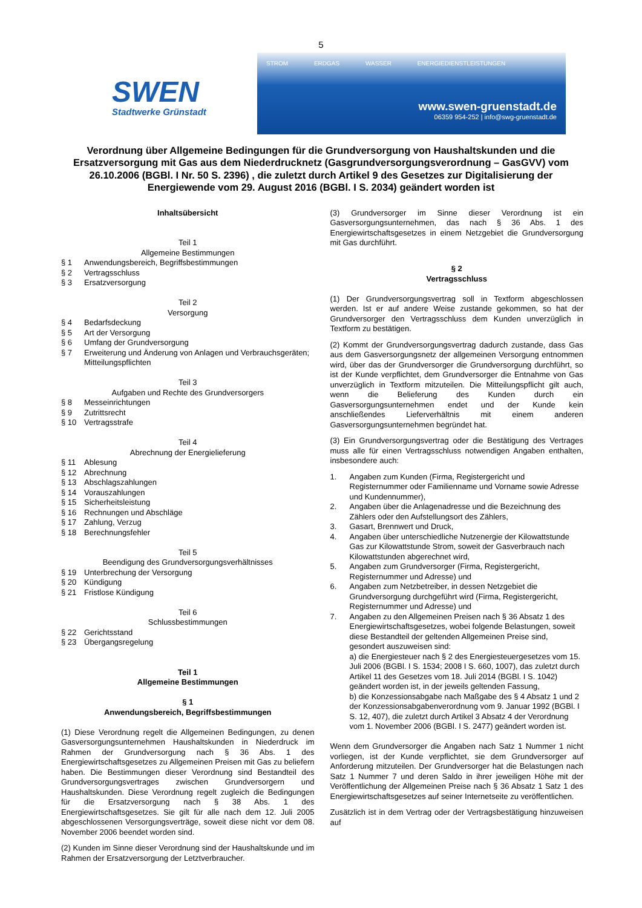5
SWEN
Stadtwerke Grünstadt
STROM ERDGAS WASSER ENERGIEDIENSTLEISTUNGEN
www.swen-gruenstadt.de
06359 954-252 | info@swg-gruenstadt.de
Verordnung über Allgemeine Bedingungen für die Grundversorgung von Haushaltskunden und die Ersatzversorgung mit Gas aus dem Niederdrucknetz (Gasgrundversorgungsverordnung – GasGVV) vom 26.10.2006 (BGBl. I Nr. 50 S. 2396) , die zuletzt durch Artikel 9 des Gesetzes zur Digitalisierung der Energiewende vom 29. August 2016 (BGBl. I S. 2034) geändert worden ist
Inhaltsübersicht
Teil 1
Allgemeine Bestimmungen
§ 1 Anwendungsbereich, Begriffsbestimmungen
§ 2 Vertragsschluss
§ 3 Ersatzversorgung
Teil 2
Versorgung
§ 4 Bedarfsdeckung
§ 5 Art der Versorgung
§ 6 Umfang der Grundversorgung
§ 7 Erweiterung und Änderung von Anlagen und Verbrauchsgeräten; Mitteilungspflichten
Teil 3
Aufgaben und Rechte des Grundversorgers
§ 8 Messeinrichtungen
§ 9 Zutrittsrecht
§ 10 Vertragsstrafe
Teil 4
Abrechnung der Energielieferung
§ 11 Ablesung
§ 12 Abrechnung
§ 13 Abschlagszahlungen
§ 14 Vorauszahlungen
§ 15 Sicherheitsleistung
§ 16 Rechnungen und Abschläge
§ 17 Zahlung, Verzug
§ 18 Berechnungsfehler
Teil 5
Beendigung des Grundversorgungsverhältnisses
§ 19 Unterbrechung der Versorgung
§ 20 Kündigung
§ 21 Fristlose Kündigung
Teil 6
Schlussbestimmungen
§ 22 Gerichtsstand
§ 23 Übergangsregelung
Teil 1
Allgemeine Bestimmungen
§ 1
Anwendungsbereich, Begriffsbestimmungen
(1) Diese Verordnung regelt die Allgemeinen Bedingungen, zu denen Gasversorgungsunternehmen Haushaltskunden in Niederdruck im Rahmen der Grundversorgung nach § 36 Abs. 1 des Energiewirtschaftsgesetzes zu Allgemeinen Preisen mit Gas zu beliefern haben. Die Bestimmungen dieser Verordnung sind Bestandteil des Grundversorgungsvertrages zwischen Grundversorgern und Haushaltskunden. Diese Verordnung regelt zugleich die Bedingungen für die Ersatzversorgung nach § 38 Abs. 1 des Energiewirtschaftsgesetzes. Sie gilt für alle nach dem 12. Juli 2005 abgeschlossenen Versorgungsverträge, soweit diese nicht vor dem 08. November 2006 beendet worden sind.
(2) Kunden im Sinne dieser Verordnung sind der Haushaltskunde und im Rahmen der Ersatzversorgung der Letztverbraucher.
(3) Grundversorger im Sinne dieser Verordnung ist ein Gasversorgungsunternehmen, das nach § 36 Abs. 1 des Energiewirtschaftsgesetzes in einem Netzgebiet die Grundversorgung mit Gas durchführt.
§ 2
Vertragsschluss
(1) Der Grundversorgungsvertrag soll in Textform abgeschlossen werden. Ist er auf andere Weise zustande gekommen, so hat der Grundversorger den Vertragsschluss dem Kunden unverzüglich in Textform zu bestätigen.
(2) Kommt der Grundversorgungsvertrag dadurch zustande, dass Gas aus dem Gasversorgungsnetz der allgemeinen Versorgung entnommen wird, über das der Grundversorger die Grundversorgung durchführt, so ist der Kunde verpflichtet, dem Grundversorger die Entnahme von Gas unverzüglich in Textform mitzuteilen. Die Mitteilungspflicht gilt auch, wenn die Belieferung des Kunden durch ein Gasversorgungsunternehmen endet und der Kunde kein anschließendes Lieferverhältnis mit einem anderen Gasversorgungsunternehmen begründet hat.
(3) Ein Grundversorgungsvertrag oder die Bestätigung des Vertrages muss alle für einen Vertragsschluss notwendigen Angaben enthalten, insbesondere auch:
1. Angaben zum Kunden (Firma, Registergericht und Registernummer oder Familienname und Vorname sowie Adresse und Kundennummer),
2. Angaben über die Anlagenadresse und die Bezeichnung des Zählers oder den Aufstellungsort des Zählers,
3. Gasart, Brennwert und Druck,
4. Angaben über unterschiedliche Nutzenergie der Kilowattstunde Gas zur Kilowattstunde Strom, soweit der Gasverbrauch nach Kilowattstunden abgerechnet wird,
5. Angaben zum Grundversorger (Firma, Registergericht, Registernummer und Adresse) und
6. Angaben zum Netzbetreiber, in dessen Netzgebiet die Grundversorgung durchgeführt wird (Firma, Registergericht, Registernummer und Adresse) und
7. Angaben zu den Allgemeinen Preisen nach § 36 Absatz 1 des Energiewirtschaftsgesetzes, wobei folgende Belastungen, soweit diese Bestandteil der geltenden Allgemeinen Preise sind, gesondert auszuweisen sind:
a) die Energiesteuer nach § 2 des Energiesteuergesetzes vom 15. Juli 2006 (BGBl. I S. 1534; 2008 I S. 660, 1007), das zuletzt durch Artikel 11 des Gesetzes vom 18. Juli 2014 (BGBl. I S. 1042) geändert worden ist, in der jeweils geltenden Fassung,
b) die Konzessionsabgabe nach Maßgabe des § 4 Absatz 1 und 2 der Konzessionsabgabenverordnung vom 9. Januar 1992 (BGBl. I S. 12, 407), die zuletzt durch Artikel 3 Absatz 4 der Verordnung vom 1. November 2006 (BGBl. I S. 2477) geändert worden ist.
Wenn dem Grundversorger die Angaben nach Satz 1 Nummer 1 nicht vorliegen, ist der Kunde verpflichtet, sie dem Grundversorger auf Anforderung mitzuteilen. Der Grundversorger hat die Belastungen nach Satz 1 Nummer 7 und deren Saldo in ihrer jeweiligen Höhe mit der Veröffentlichung der Allgemeinen Preise nach § 36 Absatz 1 Satz 1 des Energiewirtschaftsgesetzes auf seiner Internetseite zu veröffentlichen.
Zusätzlich ist in dem Vertrag oder der Vertragsbestätigung hinzuweisen auf